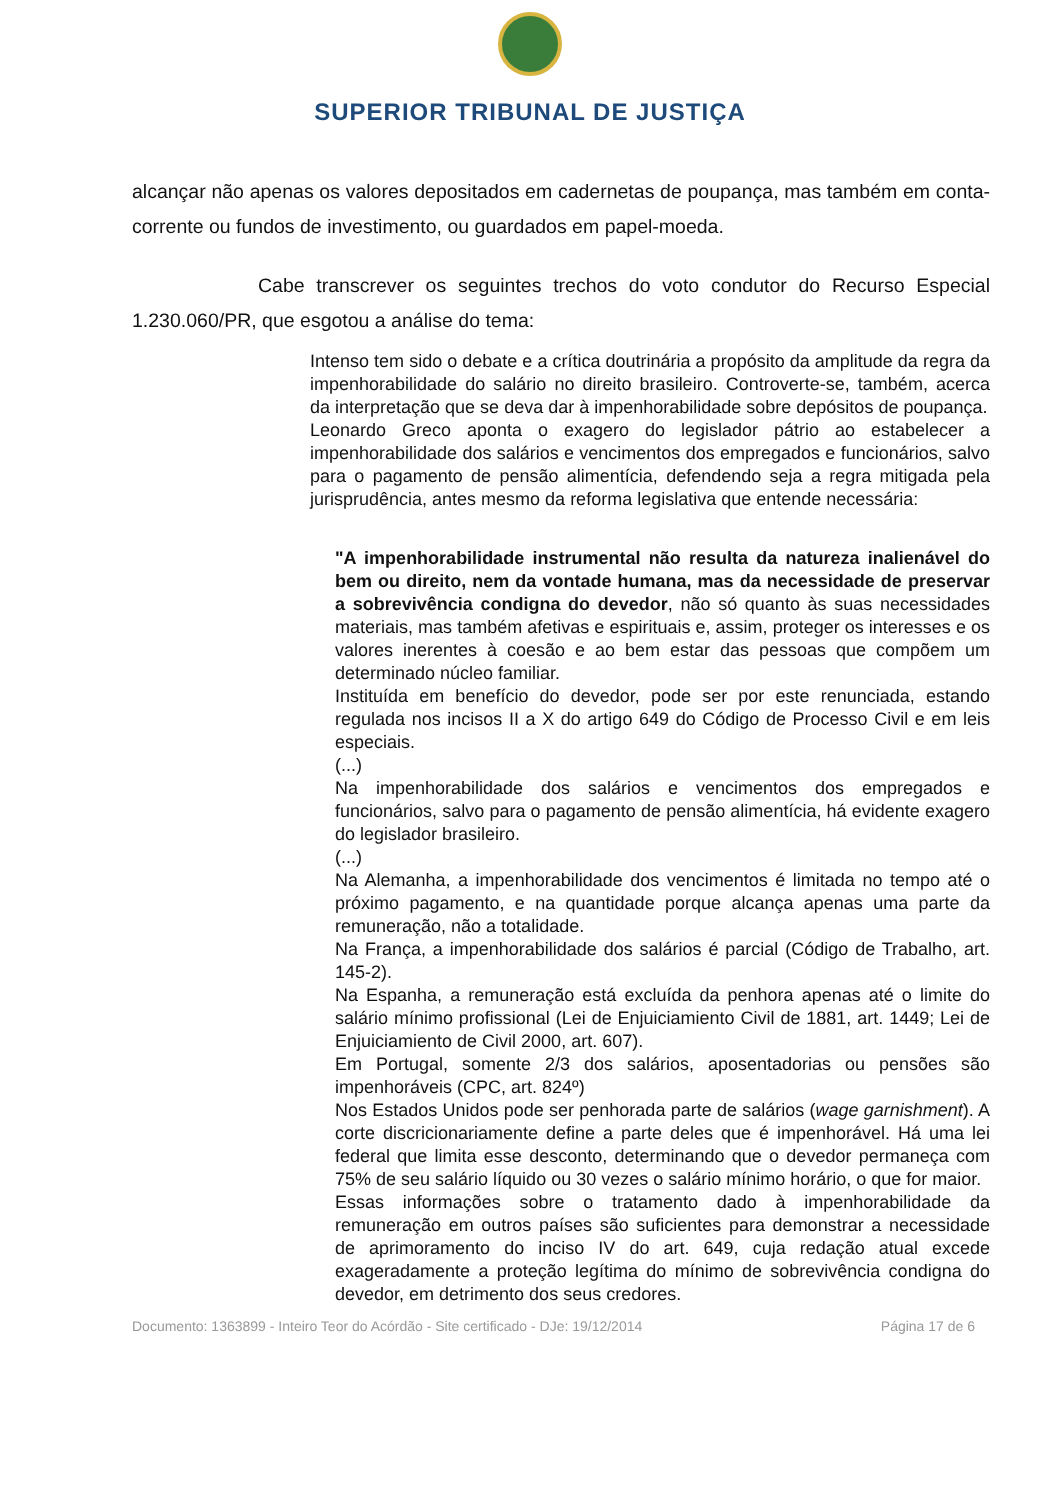SUPERIOR TRIBUNAL DE JUSTIÇA
alcançar não apenas os valores depositados em cadernetas de poupança, mas também em conta-corrente ou fundos de investimento, ou guardados em papel-moeda.
Cabe transcrever os seguintes trechos do voto condutor do Recurso Especial 1.230.060/PR, que esgotou a análise do tema:
Intenso tem sido o debate e a crítica doutrinária a propósito da amplitude da regra da impenhorabilidade do salário no direito brasileiro. Controverte-se, também, acerca da interpretação que se deva dar à impenhorabilidade sobre depósitos de poupança.
Leonardo Greco aponta o exagero do legislador pátrio ao estabelecer a impenhorabilidade dos salários e vencimentos dos empregados e funcionários, salvo para o pagamento de pensão alimentícia, defendendo seja a regra mitigada pela jurisprudência, antes mesmo da reforma legislativa que entende necessária:
"A impenhorabilidade instrumental não resulta da natureza inalienável do bem ou direito, nem da vontade humana, mas da necessidade de preservar a sobrevivência condigna do devedor, não só quanto às suas necessidades materiais, mas também afetivas e espirituais e, assim, proteger os interesses e os valores inerentes à coesão e ao bem estar das pessoas que compõem um determinado núcleo familiar.
Instituída em benefício do devedor, pode ser por este renunciada, estando regulada nos incisos II a X do artigo 649 do Código de Processo Civil e em leis especiais.
(...)
Na impenhorabilidade dos salários e vencimentos dos empregados e funcionários, salvo para o pagamento de pensão alimentícia, há evidente exagero do legislador brasileiro.
(...)
Na Alemanha, a impenhorabilidade dos vencimentos é limitada no tempo até o próximo pagamento, e na quantidade porque alcança apenas uma parte da remuneração, não a totalidade.
Na França, a impenhorabilidade dos salários é parcial (Código de Trabalho, art. 145-2).
Na Espanha, a remuneração está excluída da penhora apenas até o limite do salário mínimo profissional (Lei de Enjuiciamiento Civil de 1881, art. 1449; Lei de Enjuiciamiento de Civil 2000, art. 607).
Em Portugal, somente 2/3 dos salários, aposentadorias ou pensões são impenhoráveis (CPC, art. 824º)
Nos Estados Unidos pode ser penhorada parte de salários (wage garnishment). A corte discricionariamente define a parte deles que é impenhorável. Há uma lei federal que limita esse desconto, determinando que o devedor permaneça com 75% de seu salário líquido ou 30 vezes o salário mínimo horário, o que for maior.
Essas informações sobre o tratamento dado à impenhorabilidade da remuneração em outros países são suficientes para demonstrar a necessidade de aprimoramento do inciso IV do art. 649, cuja redação atual excede exageradamente a proteção legítima do mínimo de sobrevivência condigna do devedor, em detrimento dos seus credores.
Documento: 1363899 - Inteiro Teor do Acórdão - Site certificado - DJe: 19/12/2014 Página 17 de 6